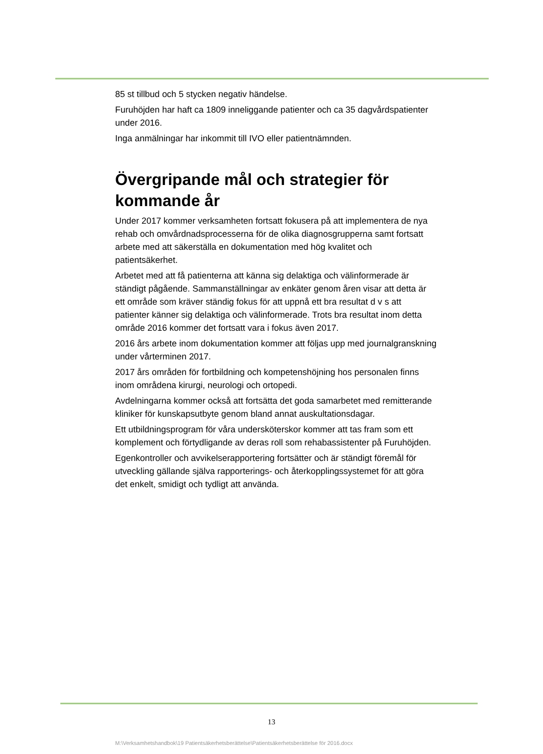85 st tillbud och 5 stycken negativ händelse.
Furuhöjden har haft ca 1809 inneliggande patienter och ca 35 dagvårdspatienter under 2016.
Inga anmälningar har inkommit till IVO eller patientnämnden.
Övergripande mål och strategier för kommande år
Under 2017 kommer verksamheten fortsatt fokusera på att implementera de nya rehab och omvårdnadsprocesserna för de olika diagnosgrupperna samt fortsatt arbete med att säkerställa en dokumentation med hög kvalitet och patientsäkerhet.
Arbetet med att få patienterna att känna sig delaktiga och välinformerade är ständigt pågående. Sammanställningar av enkäter genom åren visar att detta är ett område som kräver ständig fokus för att uppnå ett bra resultat d v s att patienter känner sig delaktiga och välinformerade. Trots bra resultat inom detta område 2016 kommer det fortsatt vara i fokus även 2017.
2016 års arbete inom dokumentation kommer att följas upp med journalgranskning under vårterminen 2017.
2017 års områden för fortbildning och kompetenshöjning hos personalen finns inom områdena kirurgi, neurologi och ortopedi.
Avdelningarna kommer också att fortsätta det goda samarbetet med remitterande kliniker för kunskapsutbyte genom bland annat auskultationsdagar.
Ett utbildningsprogram för våra undersköterskor kommer att tas fram som ett komplement och förtydligande av deras roll som rehabassistenter på Furuhöjden.
Egenkontroller och avvikelserapportering fortsätter och är ständigt föremål för utveckling gällande själva rapporterings- och återkopplingssystemet för att göra det enkelt, smidigt och tydligt att använda.
13
M:\Verksamhetshandbok\19 Patientsäkerhetsberättelse\Patientsäkerhetsberättelse för 2016.docx